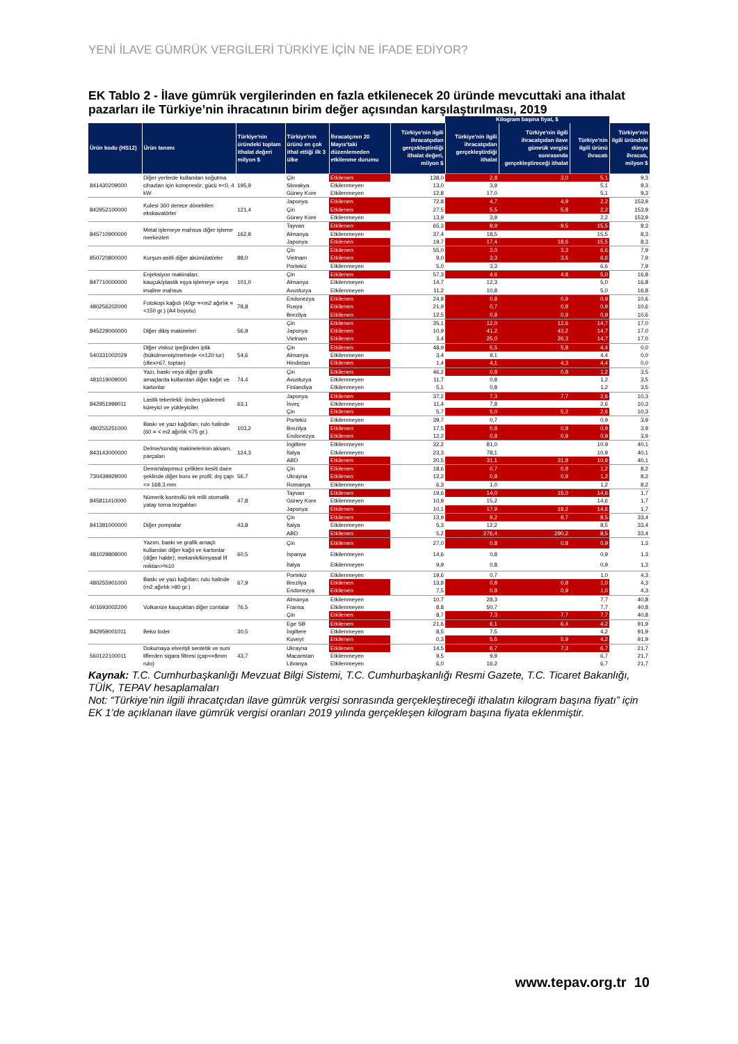YENİ İLAVE GÜMRÜK VERGİLERİ TÜRKİYE İÇİN NE İFADE EDİYOR?
EK Tablo 2 - İlave gümrük vergilerinden en fazla etkilenecek 20 üründe mevcuttaki ana ithalat pazarları ile Türkiye’nin ihracatının birim değer açısından karşılaştırılması, 2019
| | | | | | | Kilogram başına fiyat, $ | | | |
| Ürün kodu (HS12) | Ürün tanımı | Türkiye'nin üründeki toplam ithalat değeri milyon $ | Türkiye'nin ürünü en çok ithal ettiği ilk 3 ülke | İhracatçının 20 Mayıs'taki düzenlemeden etkilenme durumu | Türkiye'nin ilgili ihracatçıdan gerçekleştirdiği ithalat değeri, milyon $ | Türkiye'nin ilgili ihracatçıdan gerçekleştirdiği ithalat | Türkiye'nin ilgili ihracatçıdan ilave gümrük vergisi sonrasında gerçekleştireceği ithalat | Türkiye'nin ilgili ürünü ihracatı | Türkiye'nin ilgili üründeki dünya ihracatı, milyon $ |
| 841430209000 | Diğer yerlerde kullanılan soğutma cihazları için kompresör; gücü =<0, 4 kW | 195,9 | Çin | Etkilenen | 138,0 | 2,8 | 3,0 | 5,1 | 9,3 |
| | | | Slovakya | Etkilenmeyen | 13,0 | 3,9 | | 5,1 | 9,3 |
| | | | Güney Kore | Etkilenmeyen | 12,8 | 17,0 | | 5,1 | 9,3 |
| 842952100000 | Kulesi 360 derece dönebilen ekskavatörler | 121,4 | Japonya | Etkilenen | 72,8 | 4,7 | 4,9 | 2,2 | 153,9 |
| | | | Çin | Etkilenen | 27,5 | 5,5 | 5,8 | 2,2 | 153,9 |
| | | | Güney Kore | Etkilenmeyen | 13,9 | 3,9 | | 2,2 | 153,9 |
| 845710900000 | Metal işlemeye mahsus diğer işleme merkezleri | 162,8 | Tayvan | Etkilenen | 65,3 | 8,9 | 9,5 | 15,5 | 8,3 |
| | | | Almanya | Etkilenmeyen | 37,4 | 18,5 | | 15,5 | 8,3 |
| | | | Japonya | Etkilenen | 19,7 | 17,4 | 18,6 | 15,5 | 8,3 |
| 850720800000 | Kurşun-asitli diğer akümülatörler | 88,0 | Çin | Etkilenen | 55,0 | 3,0 | 3,3 | 6,6 | 7,9 |
| | | | Vietnam | Etkilenen | 9,0 | 3,3 | 3,6 | 6,6 | 7,9 |
| | | | Portekiz | Etkilenmeyen | 5,0 | 3,3 | | 6,6 | 7,9 |
| 847710000000 | Enjeksiyon makinaları; kauçuk/plastik eşya işlemeye veya imaline mahsus | 101,0 | Çin | Etkilenen | 57,3 | 4,6 | 4,8 | 5,0 | 16,8 |
| | | | Almanya | Etkilenmeyen | 14,7 | 12,3 | | 5,0 | 16,8 |
| | | | Avusturya | Etkilenmeyen | 11,2 | 10,8 | | 5,0 | 16,8 |
| 480256202000 | Fotokopi kağıdı (40gr =<m2 ağırlık =<150 gr.) (A4 boyutu) | 78,8 | Endonezya | Etkilenen | 24,8 | 0,8 | 0,9 | 0,9 | 10,6 |
| | | | Rusya | Etkilenen | 21,9 | 0,7 | 0,8 | 0,9 | 10,6 |
| | | | Brezilya | Etkilenen | 12,5 | 0,8 | 0,9 | 0,9 | 10,6 |
| 845229000000 | Diğer dikiş makineleri | 56,9 | Çin | Etkilenen | 35,1 | 12,0 | 12,6 | 14,7 | 17,0 |
| | | | Japonya | Etkilenen | 10,9 | 41,2 | 43,2 | 14,7 | 17,0 |
| | | | Vietnam | Etkilenen | 3,4 | 25,0 | 26,3 | 14,7 | 17,0 |
| 540331002029 | Diğer viskoz ipeğinden iplik (bükülmemiş/metrede <=120 tur) (dtex>67, toptan) | 54,6 | Çin | Etkilenen | 48,9 | 5,5 | 5,8 | 4,4 | 0,0 |
| | | | Almanya | Etkilenmeyen | 3,4 | 9,1 | | 4,4 | 0,0 |
| | | | Hindistan | Etkilenen | 1,4 | 4,1 | 4,3 | 4,4 | 0,0 |
| 481019009000 | Yazı, baskı veya diğer grafik amaçlarda kullanılan diğer kağıt ve kartonlar | 74,4 | Çin | Etkilenen | 46,2 | 0,8 | 0,8 | 1,2 | 3,5 |
| | | | Avusturya | Etkilenmeyen | 11,7 | 0,8 | | 1,2 | 3,5 |
| | | | Finlandiya | Etkilenmeyen | 5,1 | 0,8 | | 1,2 | 3,5 |
| 842951999011 | Lastik tekerlekli; önden yüklemeli küreyici ve yükleyiciler | 63,1 | Japonya | Etkilenen | 37,2 | 7,3 | 7,7 | 2,6 | 10,3 |
| | | | İsveç | Etkilenmeyen | 11,4 | 7,8 | | 2,6 | 10,3 |
| | | | Çin | Etkilenen | 5,7 | 5,0 | 5,2 | 2,6 | 10,3 |
| 480255251000 | Baskı ve yazı kağıtları; rulo halinde (60 = < m2 ağırlık <75 gr.) | 103,2 | Portekiz | Etkilenmeyen | 39,7 | 0,7 | | 0,9 | 3,9 |
| | | | Brezilya | Etkilenen | 17,5 | 0,8 | 0,8 | 0,9 | 3,9 |
| | | | Endonezya | Etkilenen | 12,2 | 0,8 | 0,9 | 0,9 | 3,9 |
| 843143000000 | Delme/sondaj makinelerinin aksam, parçaları | 124,3 | İngiltere | Etkilenmeyen | 32,2 | 81,0 | | 10,9 | 40,1 |
| | | | İtalya | Etkilenmeyen | 23,3 | 78,1 | | 10,9 | 40,1 |
| | | | ABD | Etkilenen | 20,5 | 31,1 | 31,8 | 10,9 | 40,1 |
| 730439929000 | Demir/alaşımsız çelikten kesiti daire şeklinde diğer boru ve profil; dış çapı <= 168,3 mm | 56,7 | Çin | Etkilenen | 18,6 | 0,7 | 0,8 | 1,2 | 8,2 |
| | | | Ukrayna | Etkilenen | 12,2 | 0,8 | 0,9 | 1,2 | 8,2 |
| | | | Romanya | Etkilenmeyen | 6,3 | 1,0 | | 1,2 | 8,2 |
| 845811410000 | Nümerik kontrollü tek milli otomatik yatay torna tezgahları | 47,8 | Tayvan | Etkilenen | 19,6 | 14,0 | 15,0 | 14,6 | 1,7 |
| | | | Güney Kore | Etkilenmeyen | 10,9 | 15,2 | | 14,6 | 1,7 |
| | | | Japonya | Etkilenen | 10,1 | 17,9 | 19,2 | 14,6 | 1,7 |
| 841381000000 | Diğer pompalar | 43,8 | Çin | Etkilenen | 13,9 | 9,2 | 9,7 | 8,5 | 33,4 |
| | | | İtalya | Etkilenmeyen | 5,3 | 12,2 | | 8,5 | 33,4 |
| | | | ABD | Etkilenen | 5,2 | 276,4 | 290,2 | 8,5 | 33,4 |
| 481029809000 | Yazım, baskı ve grafik amaçlı kullanılan diğer kağıt ve kartonlar (diğer halde); mekanik/kimyasal lif miktarı>%10 | 60,5 | Çin | Etkilenen | 27,0 | 0,8 | 0,8 | 0,9 | 1,3 |
| | | | İspanya | Etkilenmeyen | 14,6 | 0,8 | | 0,9 | 1,3 |
| | | | İtalya | Etkilenmeyen | 9,9 | 0,8 | | 0,9 | 1,3 |
| 480255901000 | Baskı ve yazı kağıtları; rulo halinde (m2 ağırlık >80 gr.) | 67,9 | Portekiz | Etkilenmeyen | 19,6 | 0,7 | | 1,0 | 4,3 |
| | | | Brezilya | Etkilenen | 13,8 | 0,8 | 0,8 | 1,0 | 4,3 |
| | | | Endonezya | Etkilenen | 7,5 | 0,8 | 0,9 | 1,0 | 4,3 |
| 401693002200 | Vulkanize kauçuktan diğer contalar | 76,5 | Almanya | Etkilenmeyen | 10,7 | 28,3 | | 7,7 | 40,8 |
| | | | Fransa | Etkilenmeyen | 8,8 | 50,7 | | 7,7 | 40,8 |
| | | | Çin | Etkilenen | 8,7 | 7,3 | 7,7 | 7,7 | 40,8 |
| 842959001011 | Beko loder | 30,5 | Ege SB | Etkilenen | 21,6 | 6,1 | 6,4 | 4,2 | 91,9 |
| | | | İngiltere | Etkilenmeyen | 8,5 | 7,5 | | 4,2 | 91,9 |
| | | | Kuveyt | Etkilenen | 0,3 | 5,6 | 5,9 | 4,2 | 91,9 |
| 560122100011 | Dokumaya elverişli sentetik ve suni liflerden sigara filtresi (çap<=8mm rulo) | 43,7 | Ukrayna | Etkilenen | 14,5 | 6,7 | 7,3 | 6,7 | 21,7 |
| | | | Macaristan | Etkilenmeyen | 9,5 | 9,9 | | 6,7 | 21,7 |
| | | | Litvanya | Etkilenmeyen | 6,0 | 16,2 | | 6,7 | 21,7 |
Kaynak: T.C. Cumhurbaşkanlığı Mevzuat Bilgi Sistemi, T.C. Cumhurbaşkanlığı Resmi Gazete, T.C. Ticaret Bakanlığı, TÜİK, TEPAV hesaplamaları
Not: “Türkiye’nin ilgili ihracatçıdan ilave gümrük vergisi sonrasında gerçekleştireceği ithalatın kilogram başına fiyatı” için EK 1’de açıklanan ilave gümrük vergisi oranları 2019 yılında gerçekleşen kilogram başına fiyata eklenmiştir.
www.tepav.org.tr 10